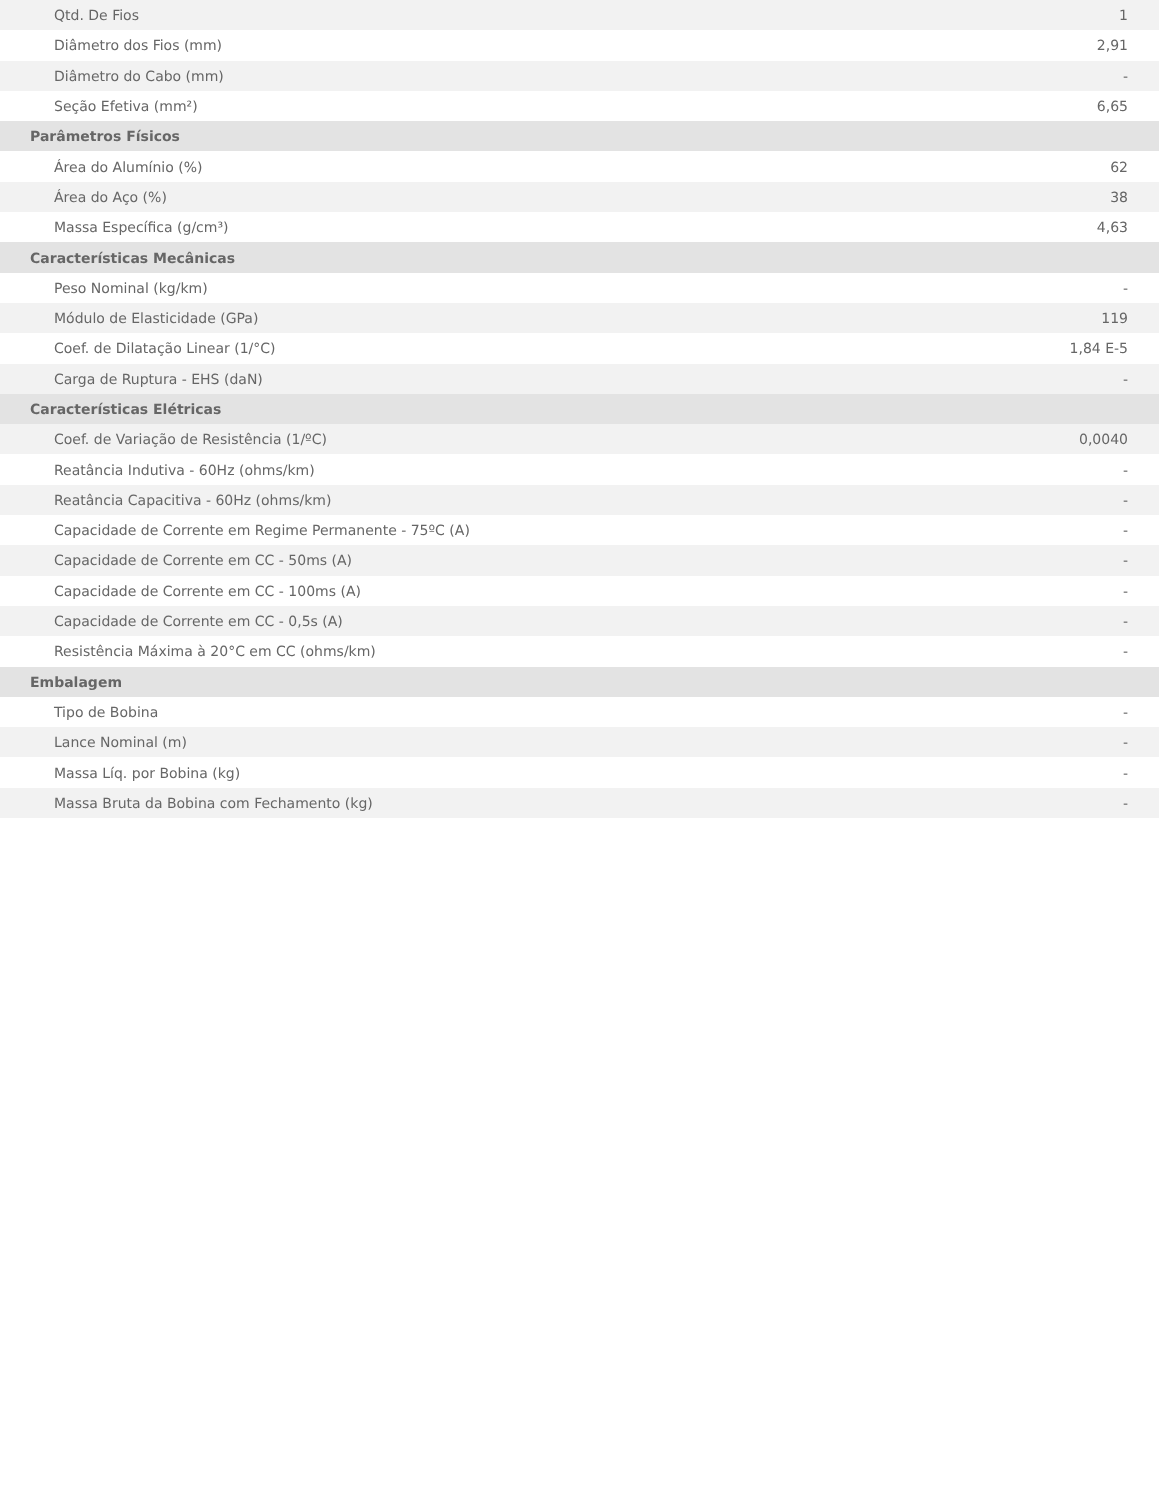| Qtd. De Fios | 1 |
| Diâmetro dos Fios (mm) | 2,91 |
| Diâmetro do Cabo (mm) | - |
| Seção Efetiva (mm²) | 6,65 |
| Parâmetros Físicos | |
| Área do Alumínio (%) | 62 |
| Área do Aço (%) | 38 |
| Massa Específica (g/cm³) | 4,63 |
| Características Mecânicas | |
| Peso Nominal (kg/km) | - |
| Módulo de Elasticidade (GPa) | 119 |
| Coef. de Dilatação Linear (1/°C) | 1,84 E-5 |
| Carga de Ruptura - EHS (daN) | - |
| Características Elétricas | |
| Coef. de Variação de Resistência (1/ºC) | 0,0040 |
| Reatância Indutiva - 60Hz (ohms/km) | - |
| Reatância Capacitiva - 60Hz (ohms/km) | - |
| Capacidade de Corrente em Regime Permanente - 75ºC (A) | - |
| Capacidade de Corrente em CC - 50ms (A) | - |
| Capacidade de Corrente em CC - 100ms (A) | - |
| Capacidade de Corrente em CC - 0,5s (A) | - |
| Resistência Máxima à 20°C em CC (ohms/km) | - |
| Embalagem | |
| Tipo de Bobina | - |
| Lance Nominal (m) | - |
| Massa Líq. por Bobina (kg) | - |
| Massa Bruta da Bobina com Fechamento (kg) | - |